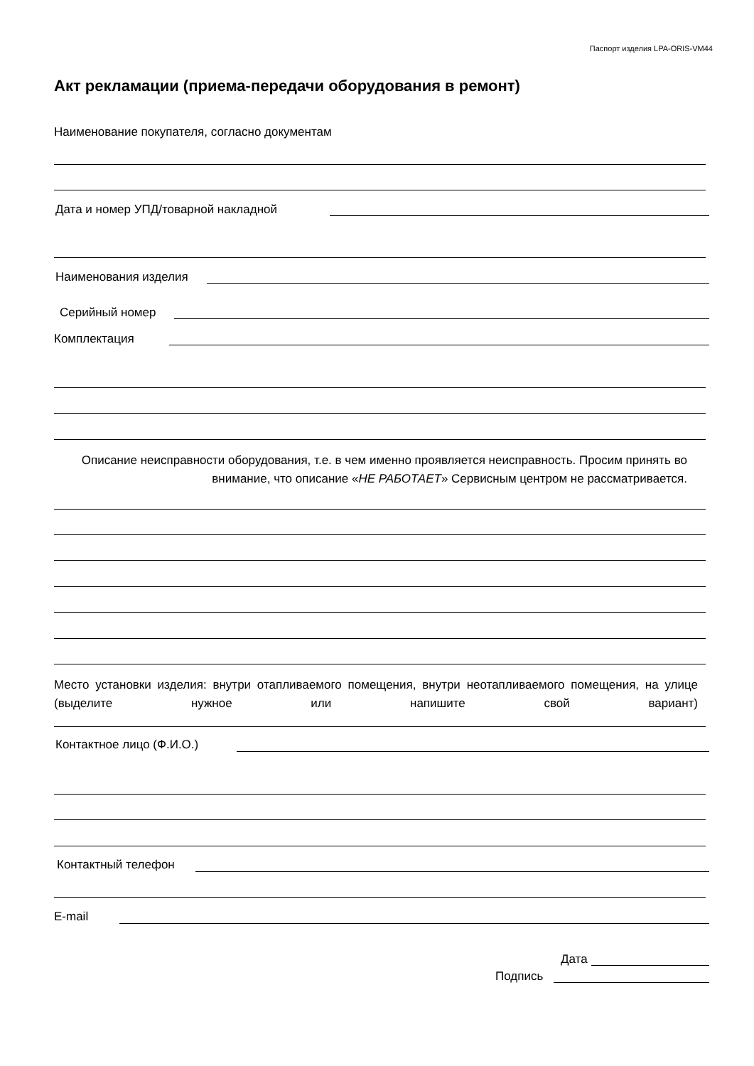Паспорт изделия LPA-ORIS-VM44
Акт рекламации (приема-передачи оборудования в ремонт)
Наименование покупателя, согласно документам
Дата и номер УПД/товарной накладной
Наименования изделия
Серийный номер
Комплектация
Описание неисправности оборудования, т.е. в чем именно проявляется неисправность. Просим принять во внимание, что описание «НЕ РАБОТАЕТ» Сервисным центром не рассматривается.
Место установки изделия: внутри отапливаемого помещения, внутри неотапливаемого помещения, на улице (выделите нужное или напишите свой вариант)
Контактное лицо (Ф.И.О.)
Контактный телефон
E-mail
Дата
Подпись